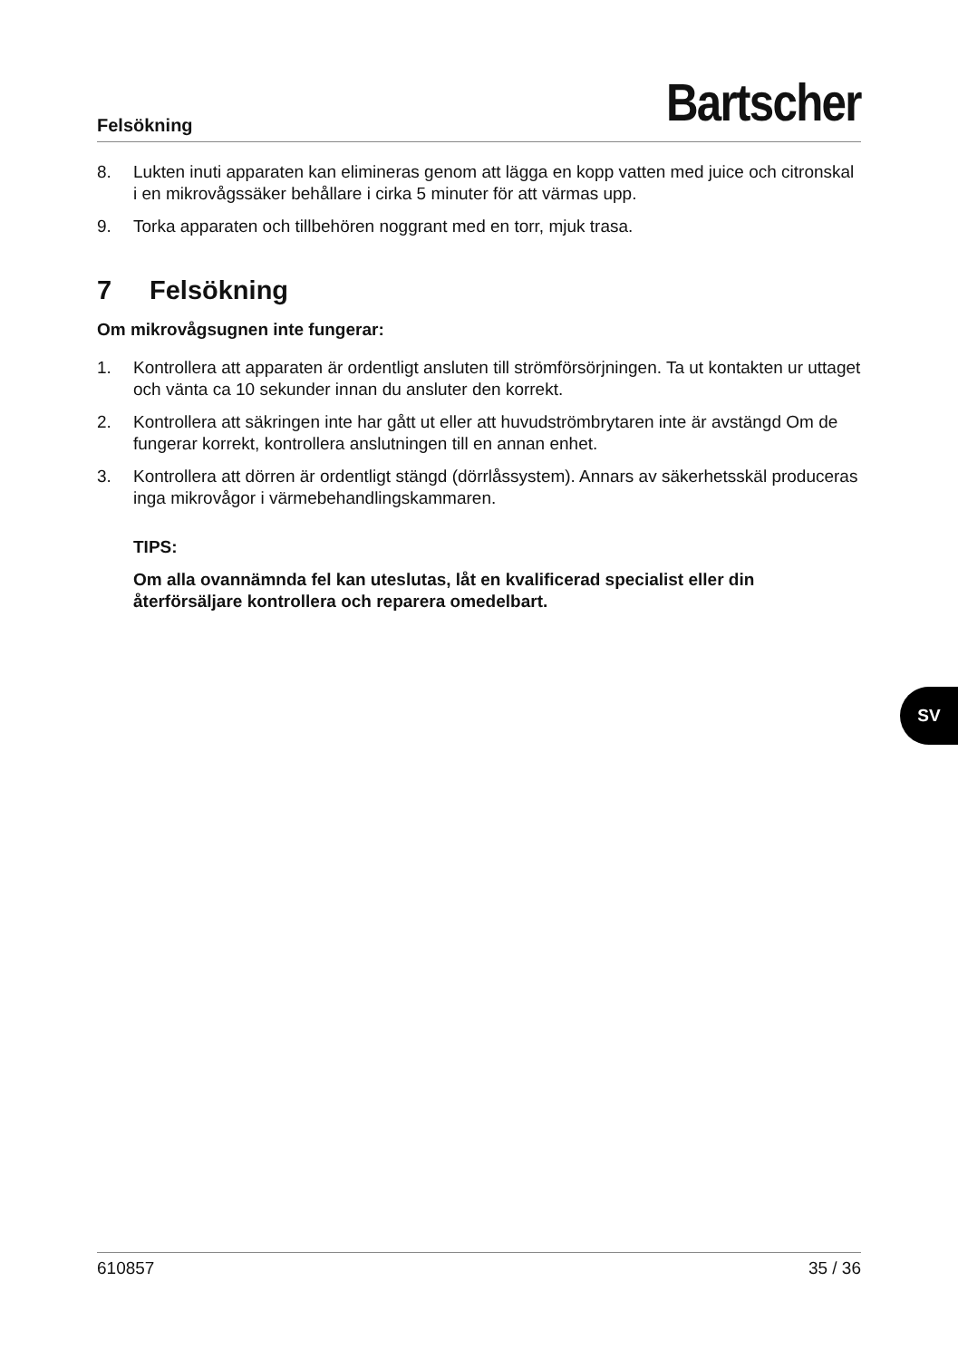Felsökning
Bartscher
8. Lukten inuti apparaten kan elimineras genom att lägga en kopp vatten med juice och citronskal i en mikrovågssäker behållare i cirka 5 minuter för att värmas upp.
9. Torka apparaten och tillbehören noggrant med en torr, mjuk trasa.
7 Felsökning
Om mikrovågsugnen inte fungerar:
1. Kontrollera att apparaten är ordentligt ansluten till strömförsörjningen. Ta ut kontakten ur uttaget och vänta ca 10 sekunder innan du ansluter den korrekt.
2. Kontrollera att säkringen inte har gått ut eller att huvudströmbrytaren inte är avstängd Om de fungerar korrekt, kontrollera anslutningen till en annan enhet.
3. Kontrollera att dörren är ordentligt stängd (dörrlåssystem). Annars av säkerhetsskäl produceras inga mikrovågor i värmebehandlingskammaren.
TIPS:
Om alla ovannämnda fel kan uteslutas, låt en kvalificerad specialist eller din återförsäljare kontrollera och reparera omedelbart.
SV
610857 35 / 36